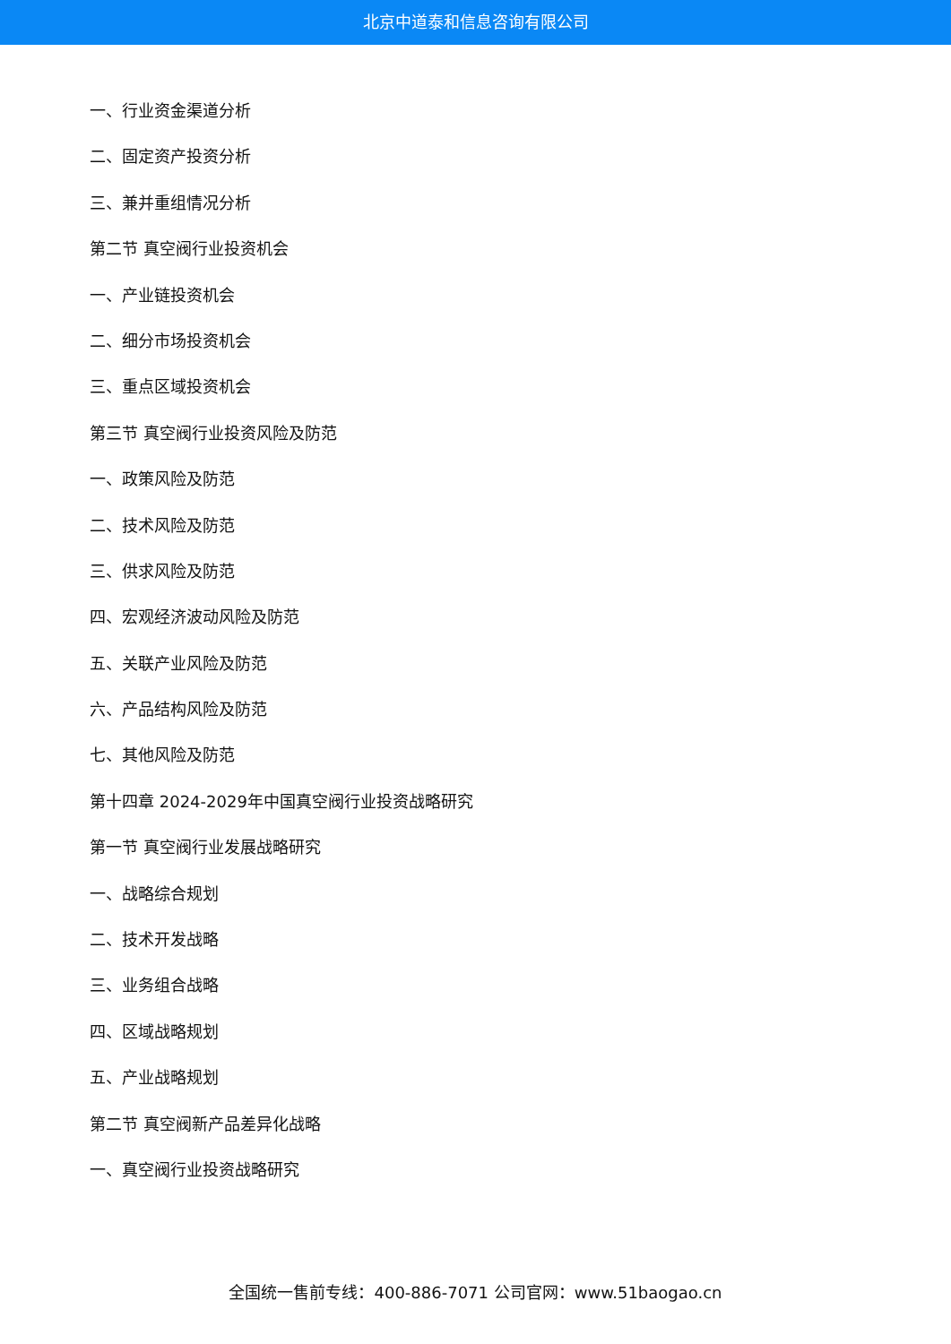北京中道泰和信息咨询有限公司
一、行业资金渠道分析
二、固定资产投资分析
三、兼并重组情况分析
第二节 真空阀行业投资机会
一、产业链投资机会
二、细分市场投资机会
三、重点区域投资机会
第三节 真空阀行业投资风险及防范
一、政策风险及防范
二、技术风险及防范
三、供求风险及防范
四、宏观经济波动风险及防范
五、关联产业风险及防范
六、产品结构风险及防范
七、其他风险及防范
第十四章 2024-2029年中国真空阀行业投资战略研究
第一节 真空阀行业发展战略研究
一、战略综合规划
二、技术开发战略
三、业务组合战略
四、区域战略规划
五、产业战略规划
第二节 真空阀新产品差异化战略
一、真空阀行业投资战略研究
全国统一售前专线：400-886-7071 公司官网：www.51baogao.cn